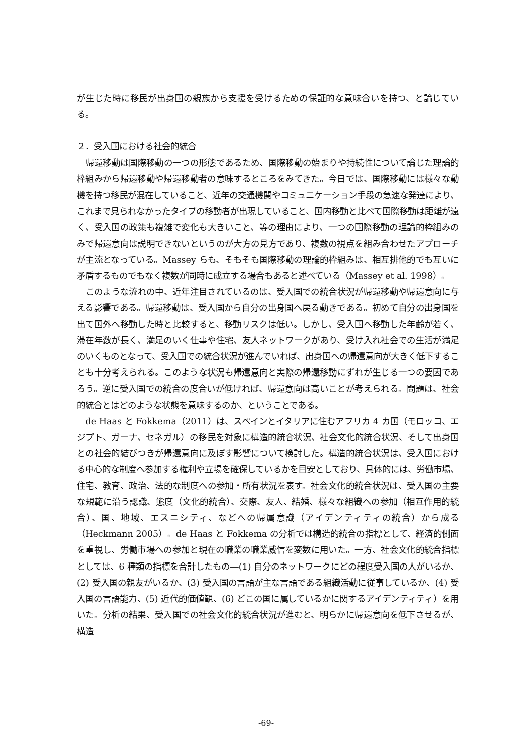が生じた時に移民が出身国の親族から支援を受けるための保証的な意味合いを持つ、と論じている。
２．受入国における社会的統合
帰還移動は国際移動の一つの形態であるため、国際移動の始まりや持続性について論じた理論的枠組みから帰還移動や帰還移動者の意味するところをみてきた。今日では、国際移動には様々な動機を持つ移民が混在していること、近年の交通機関やコミュニケーション手段の急速な発達により、これまで見られなかったタイプの移動者が出現していること、国内移動と比べて国際移動は距離が遠く、受入国の政策も複雑で変化も大きいこと、等の理由により、一つの国際移動の理論的枠組みのみで帰還意向は説明できないというのが大方の見方であり、複数の視点を組み合わせたアプローチが主流となっている。Massey らも、そもそも国際移動の理論的枠組みは、相互排他的でも互いに矛盾するものでもなく複数が同時に成立する場合もあると述べている（Massey et al. 1998）。
このような流れの中、近年注目されているのは、受入国での統合状況が帰還移動や帰還意向に与える影響である。帰還移動は、受入国から自分の出身国へ戻る動きである。初めて自分の出身国を出て国外へ移動した時と比較すると、移動リスクは低い。しかし、受入国へ移動した年齢が若く、滞在年数が長く、満足のいく仕事や住宅、友人ネットワークがあり、受け入れ社会での生活が満足のいくものとなって、受入国での統合状況が進んでいれば、出身国への帰還意向が大きく低下することも十分考えられる。このような状況も帰還意向と実際の帰還移動にずれが生じる一つの要因であろう。逆に受入国での統合の度合いが低ければ、帰還意向は高いことが考えられる。問題は、社会的統合とはどのような状態を意味するのか、ということである。
de Haas と Fokkema（2011）は、スペインとイタリアに住むアフリカ 4 カ国（モロッコ、エジプト、ガーナ、セネガル）の移民を対象に構造的統合状況、社会文化的統合状況、そして出身国との社会的結びつきが帰還意向に及ぼす影響について検討した。構造的統合状況は、受入国における中心的な制度へ参加する権利や立場を確保しているかを目安としており、具体的には、労働市場、住宅、教育、政治、法的な制度への参加・所有状況を表す。社会文化的統合状況は、受入国の主要な規範に沿う認識、態度（文化的統合）、交際、友人、結婚、様々な組織への参加（相互作用的統合）、国、地域、エスニシティ、などへの帰属意識（アイデンティティの統合）から成る（Heckmann 2005）。de Haas と Fokkema の分析では構造的統合の指標として、経済的側面を重視し、労働市場への参加と現在の職業の職業威信を変数に用いた。一方、社会文化的統合指標としては、6 種類の指標を合計したもの―(1) 自分のネットワークにどの程度受入国の人がいるか、(2) 受入国の親友がいるか、(3) 受入国の言語が主な言語である組織活動に従事しているか、(4) 受入国の言語能力、(5) 近代的価値観、(6) どこの国に属しているかに関するアイデンティティ）を用いた。分析の結果、受入国での社会文化的統合状況が進むと、明らかに帰還意向を低下させるが、構造
-69-